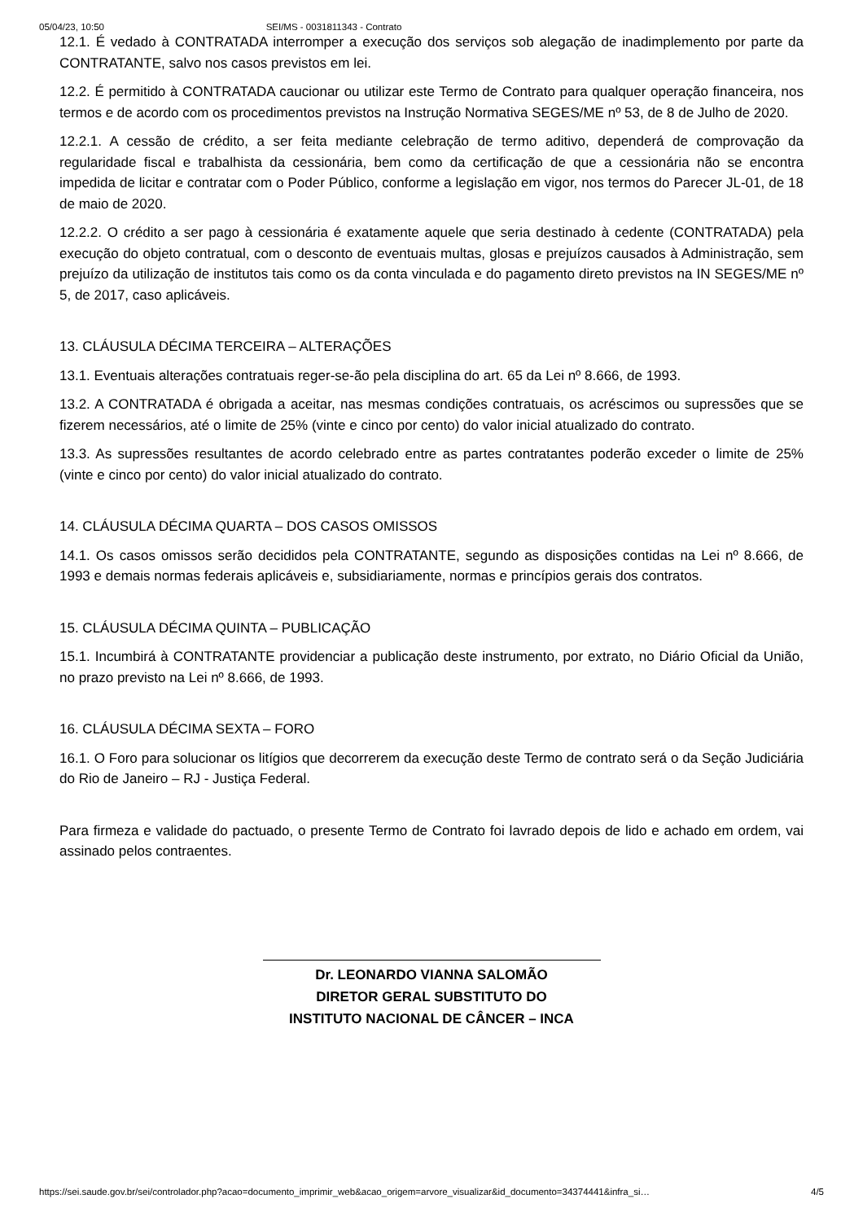05/04/23, 10:50 SEI/MS - 0031811343 - Contrato
12.1. É vedado à CONTRATADA interromper a execução dos serviços sob alegação de inadimplemento por parte da CONTRATANTE, salvo nos casos previstos em lei.
12.2. É permitido à CONTRATADA caucionar ou utilizar este Termo de Contrato para qualquer operação financeira, nos termos e de acordo com os procedimentos previstos na Instrução Normativa SEGES/ME nº 53, de 8 de Julho de 2020.
12.2.1. A cessão de crédito, a ser feita mediante celebração de termo aditivo, dependerá de comprovação da regularidade fiscal e trabalhista da cessionária, bem como da certificação de que a cessionária não se encontra impedida de licitar e contratar com o Poder Público, conforme a legislação em vigor, nos termos do Parecer JL-01, de 18 de maio de 2020.
12.2.2. O crédito a ser pago à cessionária é exatamente aquele que seria destinado à cedente (CONTRATADA) pela execução do objeto contratual, com o desconto de eventuais multas, glosas e prejuízos causados à Administração, sem prejuízo da utilização de institutos tais como os da conta vinculada e do pagamento direto previstos na IN SEGES/ME nº 5, de 2017, caso aplicáveis.
13. CLÁUSULA DÉCIMA TERCEIRA – ALTERAÇÕES
13.1. Eventuais alterações contratuais reger-se-ão pela disciplina do art. 65 da Lei nº 8.666, de 1993.
13.2. A CONTRATADA é obrigada a aceitar, nas mesmas condições contratuais, os acréscimos ou supressões que se fizerem necessários, até o limite de 25% (vinte e cinco por cento) do valor inicial atualizado do contrato.
13.3. As supressões resultantes de acordo celebrado entre as partes contratantes poderão exceder o limite de 25% (vinte e cinco por cento) do valor inicial atualizado do contrato.
14. CLÁUSULA DÉCIMA QUARTA – DOS CASOS OMISSOS
14.1. Os casos omissos serão decididos pela CONTRATANTE, segundo as disposições contidas na Lei nº 8.666, de 1993 e demais normas federais aplicáveis e, subsidiariamente, normas e princípios gerais dos contratos.
15. CLÁUSULA DÉCIMA QUINTA – PUBLICAÇÃO
15.1. Incumbirá à CONTRATANTE providenciar a publicação deste instrumento, por extrato, no Diário Oficial da União, no prazo previsto na Lei nº 8.666, de 1993.
16. CLÁUSULA DÉCIMA SEXTA – FORO
16.1. O Foro para solucionar os litígios que decorrerem da execução deste Termo de contrato será o da Seção Judiciária do Rio de Janeiro – RJ - Justiça Federal.
Para firmeza e validade do pactuado, o presente Termo de Contrato foi lavrado depois de lido e achado em ordem, vai assinado pelos contraentes.
Dr. LEONARDO VIANNA SALOMÃO
DIRETOR GERAL SUBSTITUTO DO
INSTITUTO NACIONAL DE CÂNCER – INCA
https://sei.saude.gov.br/sei/controlador.php?acao=documento_imprimir_web&acao_origem=arvore_visualizar&id_documento=34374441&infra_si… 4/5